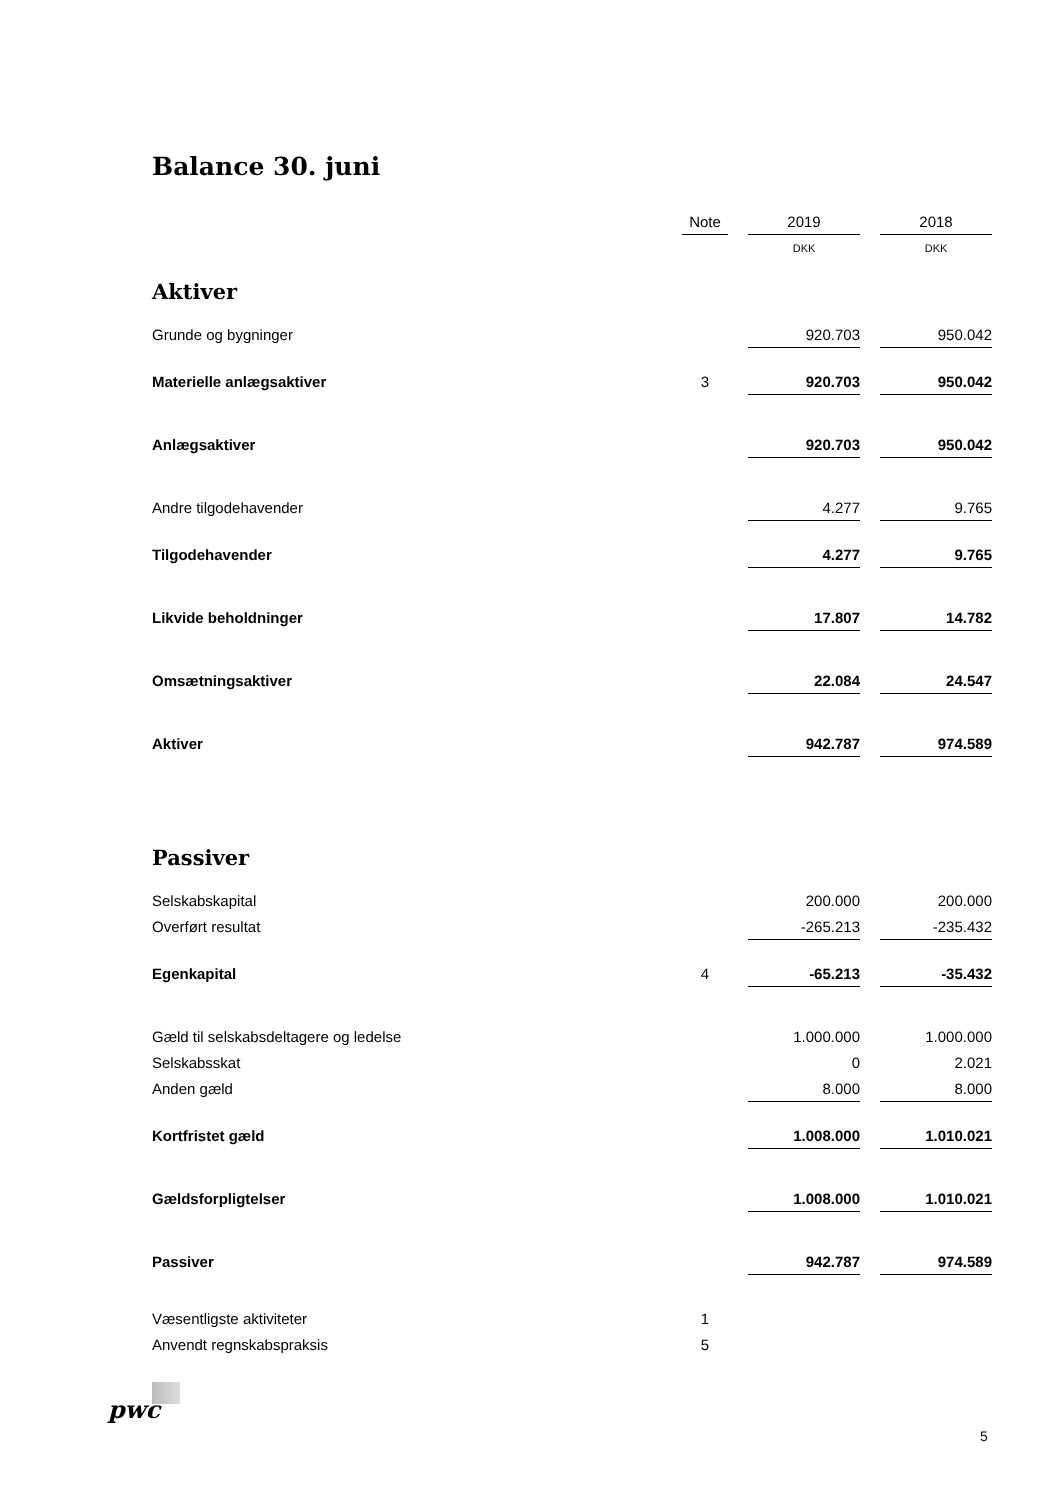Balance 30. juni
| | Note | | 2019 | | 2018 |
| | | | DKK | | DKK |
| Aktiver | | | | | |
| Grunde og bygninger | | | 920.703 | | 950.042 |
| Materielle anlægsaktiver | 3 | | 920.703 | | 950.042 |
| Anlægsaktiver | | | 920.703 | | 950.042 |
| Andre tilgodehavender | | | 4.277 | | 9.765 |
| Tilgodehavender | | | 4.277 | | 9.765 |
| Likvide beholdninger | | | 17.807 | | 14.782 |
| Omsætningsaktiver | | | 22.084 | | 24.547 |
| Aktiver | | | 942.787 | | 974.589 |
| Passiver | | | | | |
| Selskabskapital | | | 200.000 | | 200.000 |
| Overført resultat | | | -265.213 | | -235.432 |
| Egenkapital | 4 | | -65.213 | | -35.432 |
| Gæld til selskabsdeltagere og ledelse | | | 1.000.000 | | 1.000.000 |
| Selskabsskat | | | 0 | | 2.021 |
| Anden gæld | | | 8.000 | | 8.000 |
| Kortfristet gæld | | | 1.008.000 | | 1.010.021 |
| Gældsforpligtelser | | | 1.008.000 | | 1.010.021 |
| Passiver | | | 942.787 | | 974.589 |
| Væsentligste aktiviteter | 1 | | | | |
| Anvendt regnskabspraksis | 5 | | | | |
pwc
5